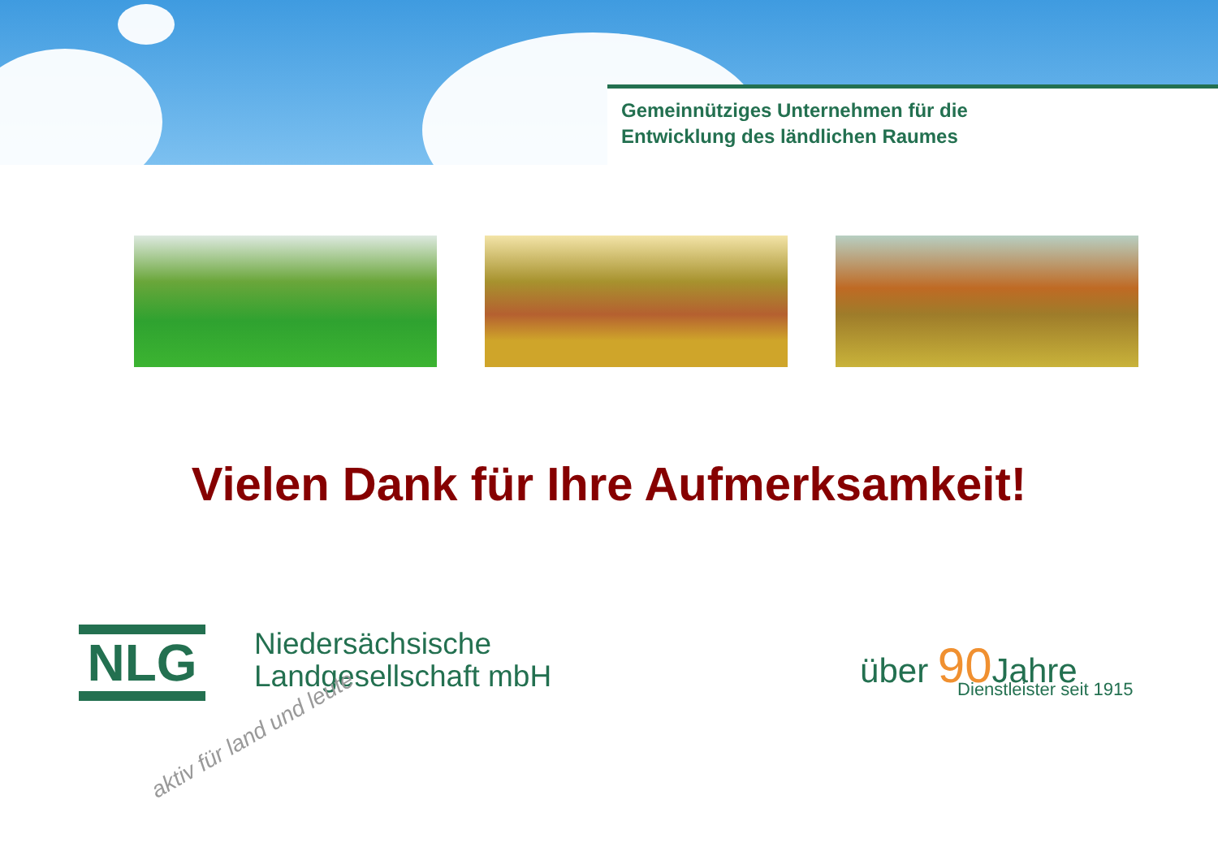Gemeinnütziges Unternehmen für die
Entwicklung des ländlichen Raumes
Vielen Dank für Ihre Aufmerksamkeit!
NLG
Niedersächsische
Landgesellschaft mbH
aktiv für land und leute
über 90 Jahre
Dienstleister seit 1915